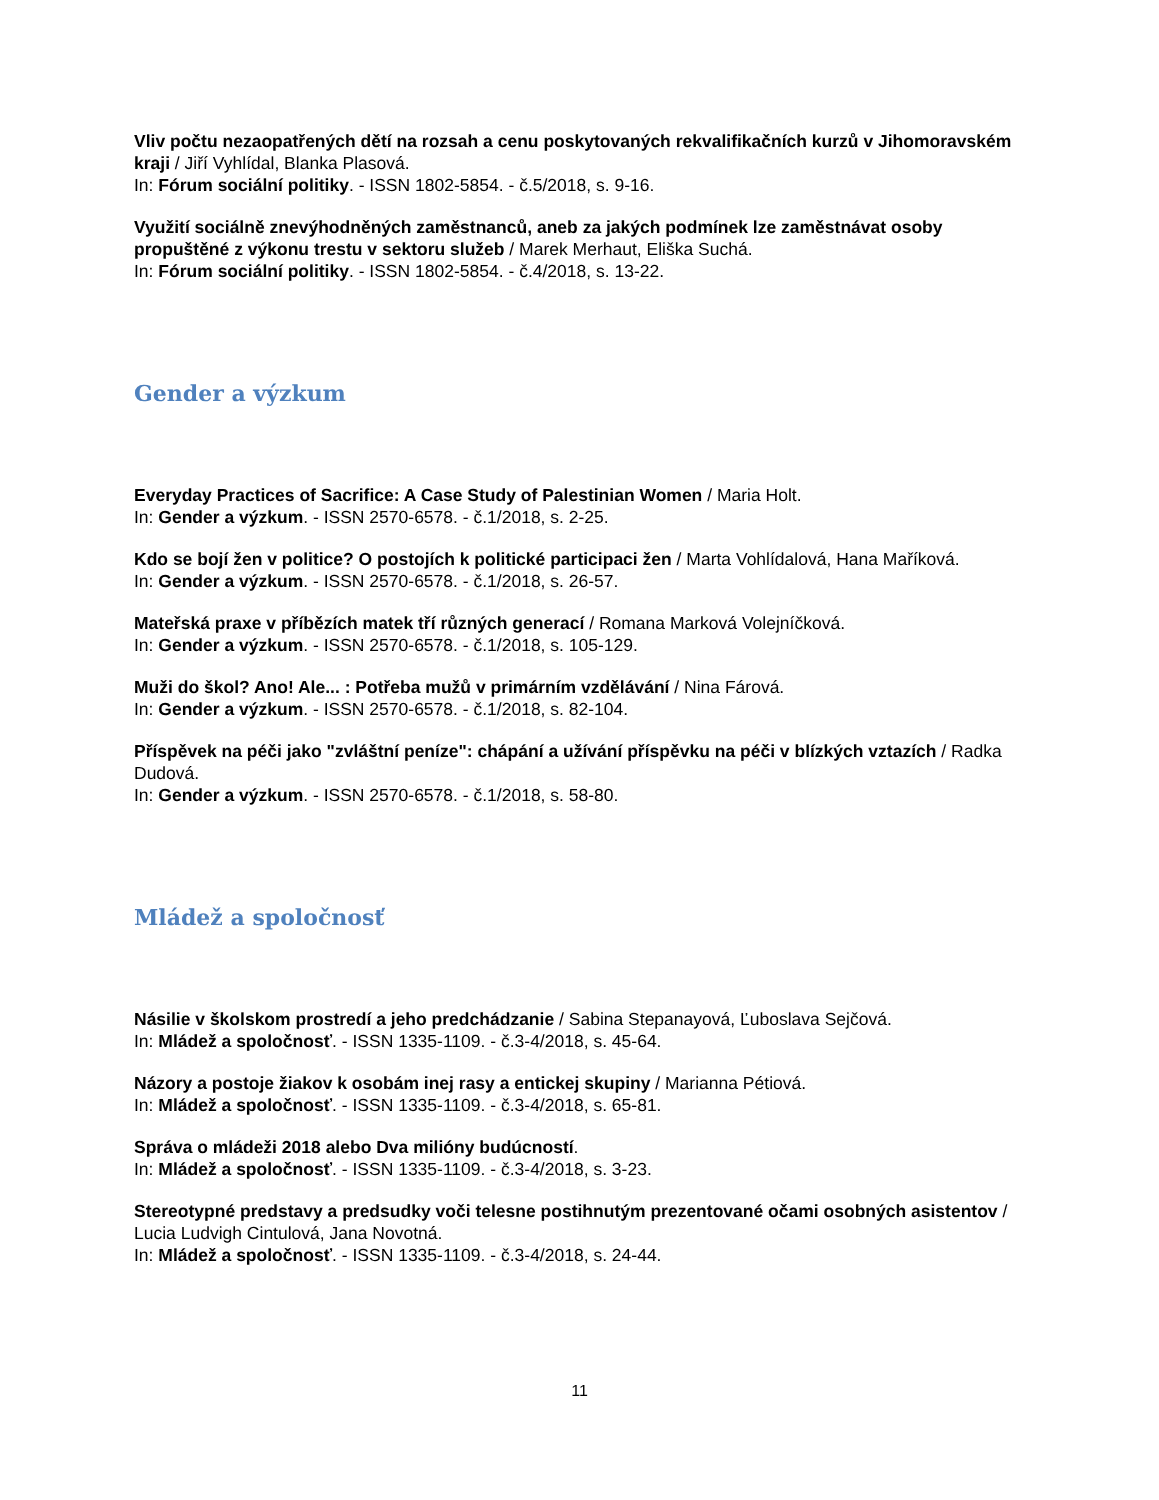Vliv počtu nezaopatřených dětí na rozsah a cenu poskytovaných rekvalifikačních kurzů v Jihomoravském kraji / Jiří Vyhlídal, Blanka Plasová.
In: Fórum sociální politiky. - ISSN 1802-5854. - č.5/2018, s. 9-16.
Využití sociálně znevýhodněných zaměstnanců, aneb za jakých podmínek lze zaměstnávat osoby propuštěné z výkonu trestu v sektoru služeb / Marek Merhaut, Eliška Suchá.
In: Fórum sociální politiky. - ISSN 1802-5854. - č.4/2018, s. 13-22.
Gender a výzkum
Everyday Practices of Sacrifice: A Case Study of Palestinian Women / Maria Holt.
In: Gender a výzkum. - ISSN 2570-6578. - č.1/2018, s. 2-25.
Kdo se bojí žen v politice? O postojích k politické participaci žen / Marta Vohlídalová, Hana Maříková.
In: Gender a výzkum. - ISSN 2570-6578. - č.1/2018, s. 26-57.
Mateřská praxe v příbězích matek tří různých generací / Romana Marková Volejníčková.
In: Gender a výzkum. - ISSN 2570-6578. - č.1/2018, s. 105-129.
Muži do škol? Ano! Ale... : Potřeba mužů v primárním vzdělávání / Nina Fárová.
In: Gender a výzkum. - ISSN 2570-6578. - č.1/2018, s. 82-104.
Příspěvek na péči jako "zvláštní peníze": chápání a užívání příspěvku na péči v blízkých vztazích / Radka Dudová.
In: Gender a výzkum. - ISSN 2570-6578. - č.1/2018, s. 58-80.
Mládež a spoločnosť
Násilie v školskom prostredí a jeho predchádzanie / Sabina Stepanayová, Ľuboslava Sejčová.
In: Mládež a spoločnosť. - ISSN 1335-1109. - č.3-4/2018, s. 45-64.
Názory a postoje žiakov k osobám inej rasy a entickej skupiny / Marianna Pétiová.
In: Mládež a spoločnosť. - ISSN 1335-1109. - č.3-4/2018, s. 65-81.
Správa o mládeži 2018 alebo Dva milióny budúcností.
In: Mládež a spoločnosť. - ISSN 1335-1109. - č.3-4/2018, s. 3-23.
Stereotypné predstavy a predsudky voči telesne postihnutým prezentované očami osobných asistentov / Lucia Ludvigh Cintulová, Jana Novotná.
In: Mládež a spoločnosť. - ISSN 1335-1109. - č.3-4/2018, s. 24-44.
11